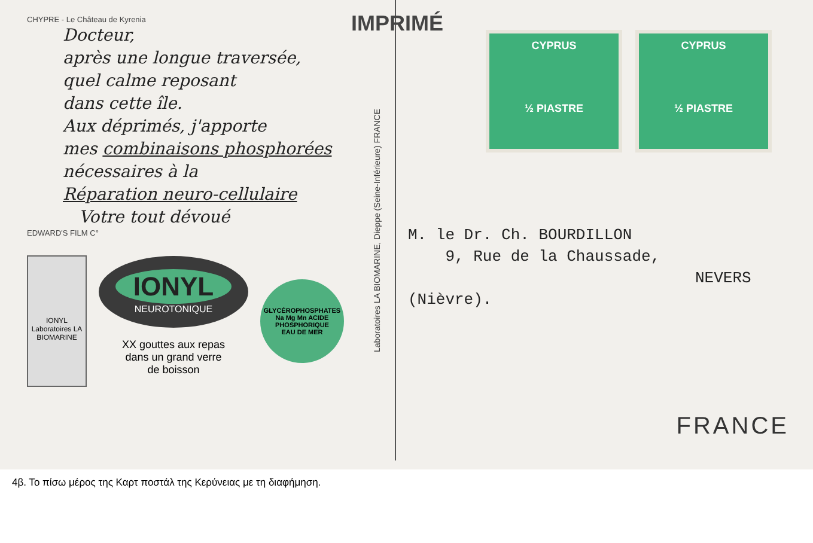CHYPRE - Le Château de Kyrenia
Docteur,
après une longue traversée,
quel calme reposant
dans cette île.
Aux déprimés, j'apporte
mes combinaisons phosphorées
nécessaires à la
Réparation neuro-cellulaire
Votre tout dévoué
EDWARD'S FILM C°
IONYL
Laboratoires LA BIOMARINE
IONYL
NEUROTONIQUE
XX gouttes aux repas
dans un grand verre
de boisson
GLYCÉROPHOSPHATES Na Mg Mn ACIDE PHOSPHORIQUE
EAU DE MER
Laboratoires LA BIOMARINE, Dieppe (Seine-Inférieure) FRANCE
IMPRIMÉ
CYPRUS
½ PIASTRE
CYPRUS
½ PIASTRE
M. le Dr. Ch. BOURDILLON
9, Rue de la Chaussade,
NEVERS
(Nièvre).
FRANCE
4β. Το πίσω μέρος της Καρτ ποστάλ της Κερύνειας με τη διαφήμηση.